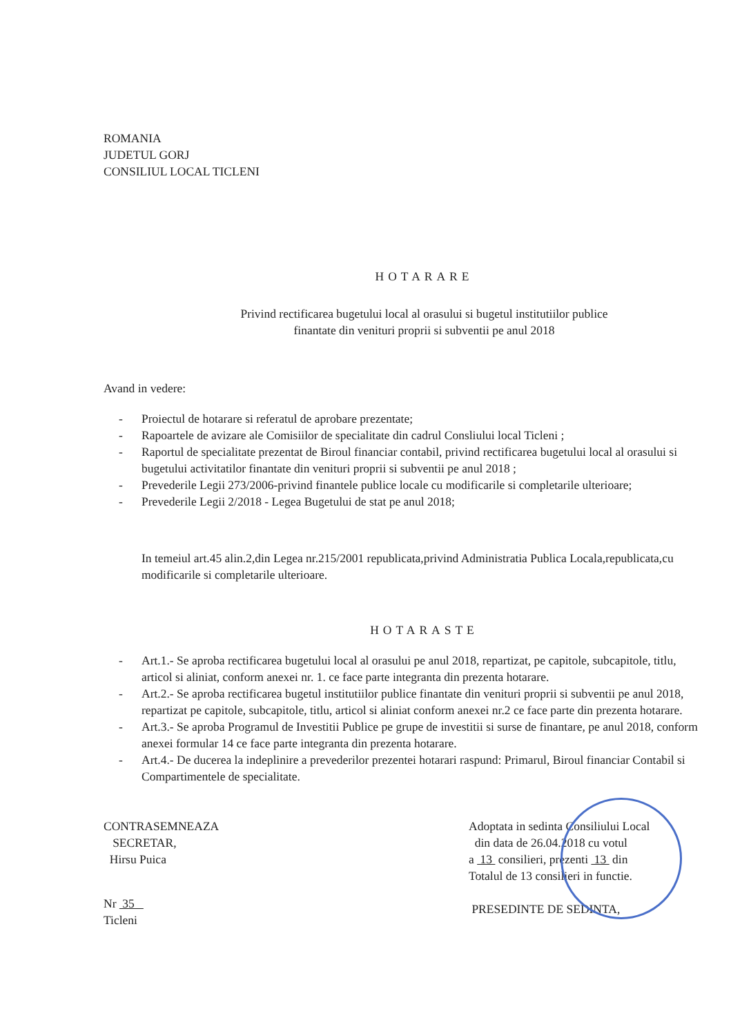ROMANIA
JUDETUL GORJ
CONSILIUL LOCAL TICLENI
HOTARARE
Privind rectificarea bugetului local al orasului si bugetul institutiilor publice
finantate din venituri proprii si subventii pe anul 2018
Avand in vedere:
- Proiectul de hotarare si referatul de aprobare prezentate;
- Rapoartele de avizare ale Comisiilor de specialitate din cadrul Consliului local Ticleni ;
- Raportul de specialitate prezentat de Biroul financiar contabil, privind rectificarea bugetului local al orasului si bugetului activitatilor finantate din venituri proprii si subventii pe anul 2018 ;
- Prevederile Legii 273/2006-privind finantele publice locale cu modificarile si completarile ulterioare;
- Prevederile Legii 2/2018 - Legea Bugetului de stat pe anul 2018;
In temeiul art.45 alin.2,din Legea nr.215/2001 republicata,privind Administratia Publica Locala,republicata,cu modificarile si completarile ulterioare.
HOTARASTE
- Art.1.- Se aproba rectificarea bugetului local al orasului pe anul 2018, repartizat, pe capitole, subcapitole, titlu, articol si aliniat, conform anexei nr. 1. ce face parte integranta din prezenta hotarare.
- Art.2.- Se aproba rectificarea bugetul institutiilor publice finantate din venituri proprii si subventii pe anul 2018, repartizat pe capitole, subcapitole, titlu, articol si aliniat conform anexei nr.2 ce face parte din prezenta hotarare.
- Art.3.- Se aproba Programul de Investitii Publice pe grupe de investitii si surse de finantare, pe anul 2018, conform anexei formular 14 ce face parte integranta din prezenta hotarare.
- Art.4.- De ducerea la indeplinire a prevederilor prezentei hotarari raspund: Primarul, Biroul financiar Contabil si Compartimentele de specialitate.
CONTRASEMNEAZA
SECRETAR,
Hirsu Puica
Nr 35
Ticleni
Adoptata in sedinta Consiliului Local
din data de 26.04.2018 cu votul
a 13 consilieri, prezenti 13 din
Totalul de 13 consilieri in functie.
PRESEDINTE DE SEDINTA,